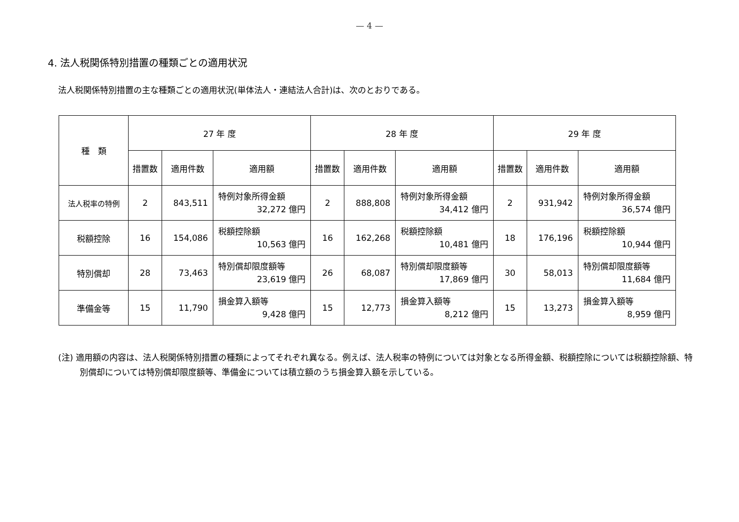— 4 —
4. 法人税関係特別措置の種類ごとの適用状況
法人税関係特別措置の主な種類ごとの適用状況(単体法人・連結法人合計)は、次のとおりである。
| 種 類 | 27 年 度 | | | 28 年 度 | | | 29 年 度 | | |
| --- | --- | --- | --- | --- | --- | --- | --- | --- | --- |
| | 措置数 | 適用件数 | 適用額 | 措置数 | 適用件数 | 適用額 | 措置数 | 適用件数 | 適用額 |
| 法人税率の特例 | 2 | 843,511 | 特例対象所得金額 32,272 億円 | 2 | 888,808 | 特例対象所得金額 34,412 億円 | 2 | 931,942 | 特例対象所得金額 36,574 億円 |
| 税額控除 | 16 | 154,086 | 税額控除額 10,563 億円 | 16 | 162,268 | 税額控除額 10,481 億円 | 18 | 176,196 | 税額控除額 10,944 億円 |
| 特別償却 | 28 | 73,463 | 特別償却限度額等 23,619 億円 | 26 | 68,087 | 特別償却限度額等 17,869 億円 | 30 | 58,013 | 特別償却限度額等 11,684 億円 |
| 準備金等 | 15 | 11,790 | 損金算入額等 9,428 億円 | 15 | 12,773 | 損金算入額等 8,212 億円 | 15 | 13,273 | 損金算入額等 8,959 億円 |
(注) 適用額の内容は、法人税関係特別措置の種類によってそれぞれ異なる。例えば、法人税率の特例については対象となる所得金額、税額控除については税額控除額、特別償却については特別償却限度額等、準備金については積立額のうち損金算入額を示している。